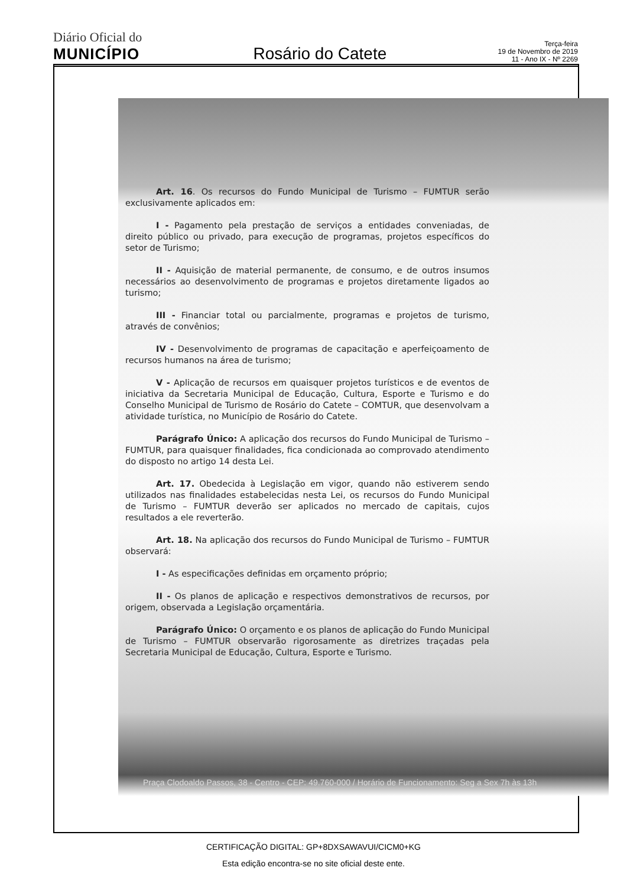Diário Oficial do
MUNICÍPIO
Rosário do Catete
Terça-feira
19 de Novembro de 2019
11 - Ano IX - Nº 2269
Art. 16. Os recursos do Fundo Municipal de Turismo – FUMTUR serão exclusivamente aplicados em:
I - Pagamento pela prestação de serviços a entidades conveniadas, de direito público ou privado, para execução de programas, projetos específicos do setor de Turismo;
II - Aquisição de material permanente, de consumo, e de outros insumos necessários ao desenvolvimento de programas e projetos diretamente ligados ao turismo;
III - Financiar total ou parcialmente, programas e projetos de turismo, através de convênios;
IV - Desenvolvimento de programas de capacitação e aperfeiçoamento de recursos humanos na área de turismo;
V - Aplicação de recursos em quaisquer projetos turísticos e de eventos de iniciativa da Secretaria Municipal de Educação, Cultura, Esporte e Turismo e do Conselho Municipal de Turismo de Rosário do Catete – COMTUR, que desenvolvam a atividade turística, no Município de Rosário do Catete.
Parágrafo Único: A aplicação dos recursos do Fundo Municipal de Turismo – FUMTUR, para quaisquer finalidades, fica condicionada ao comprovado atendimento do disposto no artigo 14 desta Lei.
Art. 17. Obedecida à Legislação em vigor, quando não estiverem sendo utilizados nas finalidades estabelecidas nesta Lei, os recursos do Fundo Municipal de Turismo – FUMTUR deverão ser aplicados no mercado de capitais, cujos resultados a ele reverterão.
Art. 18. Na aplicação dos recursos do Fundo Municipal de Turismo – FUMTUR observará:
I - As especificações definidas em orçamento próprio;
II - Os planos de aplicação e respectivos demonstrativos de recursos, por origem, observada a Legislação orçamentária.
Parágrafo Único: O orçamento e os planos de aplicação do Fundo Municipal de Turismo – FUMTUR observarão rigorosamente as diretrizes traçadas pela Secretaria Municipal de Educação, Cultura, Esporte e Turismo.
Praça Clodoaldo Passos, 38 - Centro - CEP: 49.760-000 / Horário de Funcionamento: Seg a Sex 7h às 13h
CERTIFICAÇÃO DIGITAL: GP+8DXSAWAVUI/CICM0+KG
Esta edição encontra-se no site oficial deste ente.